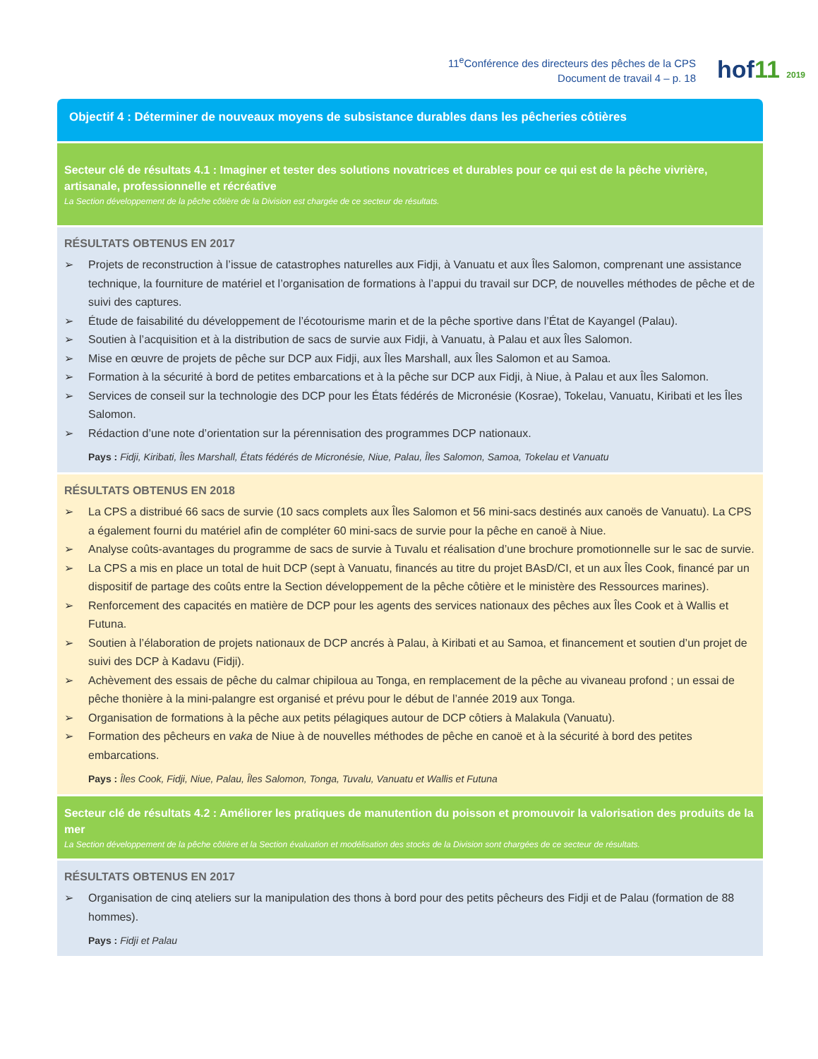11<sup>e</sup>Conférence des directeurs des pêches de la CPS
Document de travail 4 – p. 18
hof11 2019
Objectif 4 : Déterminer de nouveaux moyens de subsistance durables dans les pêcheries côtières
Secteur clé de résultats 4.1 : Imaginer et tester des solutions novatrices et durables pour ce qui est de la pêche vivrière, artisanale, professionnelle et récréative
La Section développement de la pêche côtière de la Division est chargée de ce secteur de résultats.
RÉSULTATS OBTENUS EN 2017
➢ Projets de reconstruction à l’issue de catastrophes naturelles aux Fidji, à Vanuatu et aux Îles Salomon, comprenant une assistance technique, la fourniture de matériel et l’organisation de formations à l’appui du travail sur DCP, de nouvelles méthodes de pêche et de suivi des captures.
➢ Étude de faisabilité du développement de l’écotourisme marin et de la pêche sportive dans l’État de Kayangel (Palau).
➢ Soutien à l’acquisition et à la distribution de sacs de survie aux Fidji, à Vanuatu, à Palau et aux Îles Salomon.
➢ Mise en œuvre de projets de pêche sur DCP aux Fidji, aux Îles Marshall, aux Îles Salomon et au Samoa.
➢ Formation à la sécurité à bord de petites embarcations et à la pêche sur DCP aux Fidji, à Niue, à Palau et aux Îles Salomon.
➢ Services de conseil sur la technologie des DCP pour les États fédérés de Micronésie (Kosrae), Tokelau, Vanuatu, Kiribati et les Îles Salomon.
➢ Rédaction d’une note d’orientation sur la pérennisation des programmes DCP nationaux.
Pays : Fidji, Kiribati, Îles Marshall, États fédérés de Micronésie, Niue, Palau, Îles Salomon, Samoa, Tokelau et Vanuatu
RÉSULTATS OBTENUS EN 2018
➢ La CPS a distribué 66 sacs de survie (10 sacs complets aux Îles Salomon et 56 mini-sacs destinés aux canoës de Vanuatu). La CPS a également fourni du matériel afin de compléter 60 mini-sacs de survie pour la pêche en canoë à Niue.
➢ Analyse coûts-avantages du programme de sacs de survie à Tuvalu et réalisation d’une brochure promotionnelle sur le sac de survie.
➢ La CPS a mis en place un total de huit DCP (sept à Vanuatu, financés au titre du projet BAsD/CI, et un aux Îles Cook, financé par un dispositif de partage des coûts entre la Section développement de la pêche côtière et le ministère des Ressources marines).
➢ Renforcement des capacités en matière de DCP pour les agents des services nationaux des pêches aux Îles Cook et à Wallis et Futuna.
➢ Soutien à l’élaboration de projets nationaux de DCP ancrés à Palau, à Kiribati et au Samoa, et financement et soutien d’un projet de suivi des DCP à Kadavu (Fidji).
➢ Achèvement des essais de pêche du calmar chipiloua au Tonga, en remplacement de la pêche au vivaneau profond ; un essai de pêche thonière à la mini-palangre est organisé et prévu pour le début de l’année 2019 aux Tonga.
➢ Organisation de formations à la pêche aux petits pélagiques autour de DCP côtiers à Malakula (Vanuatu).
➢ Formation des pêcheurs en vaka de Niue à de nouvelles méthodes de pêche en canoë et à la sécurité à bord des petites embarcations.
Pays : Îles Cook, Fidji, Niue, Palau, Îles Salomon, Tonga, Tuvalu, Vanuatu et Wallis et Futuna
Secteur clé de résultats 4.2 : Améliorer les pratiques de manutention du poisson et promouvoir la valorisation des produits de la mer
La Section développement de la pêche côtière et la Section évaluation et modélisation des stocks de la Division sont chargées de ce secteur de résultats.
RÉSULTATS OBTENUS EN 2017
➢ Organisation de cinq ateliers sur la manipulation des thons à bord pour des petits pêcheurs des Fidji et de Palau (formation de 88 hommes).
Pays : Fidji et Palau